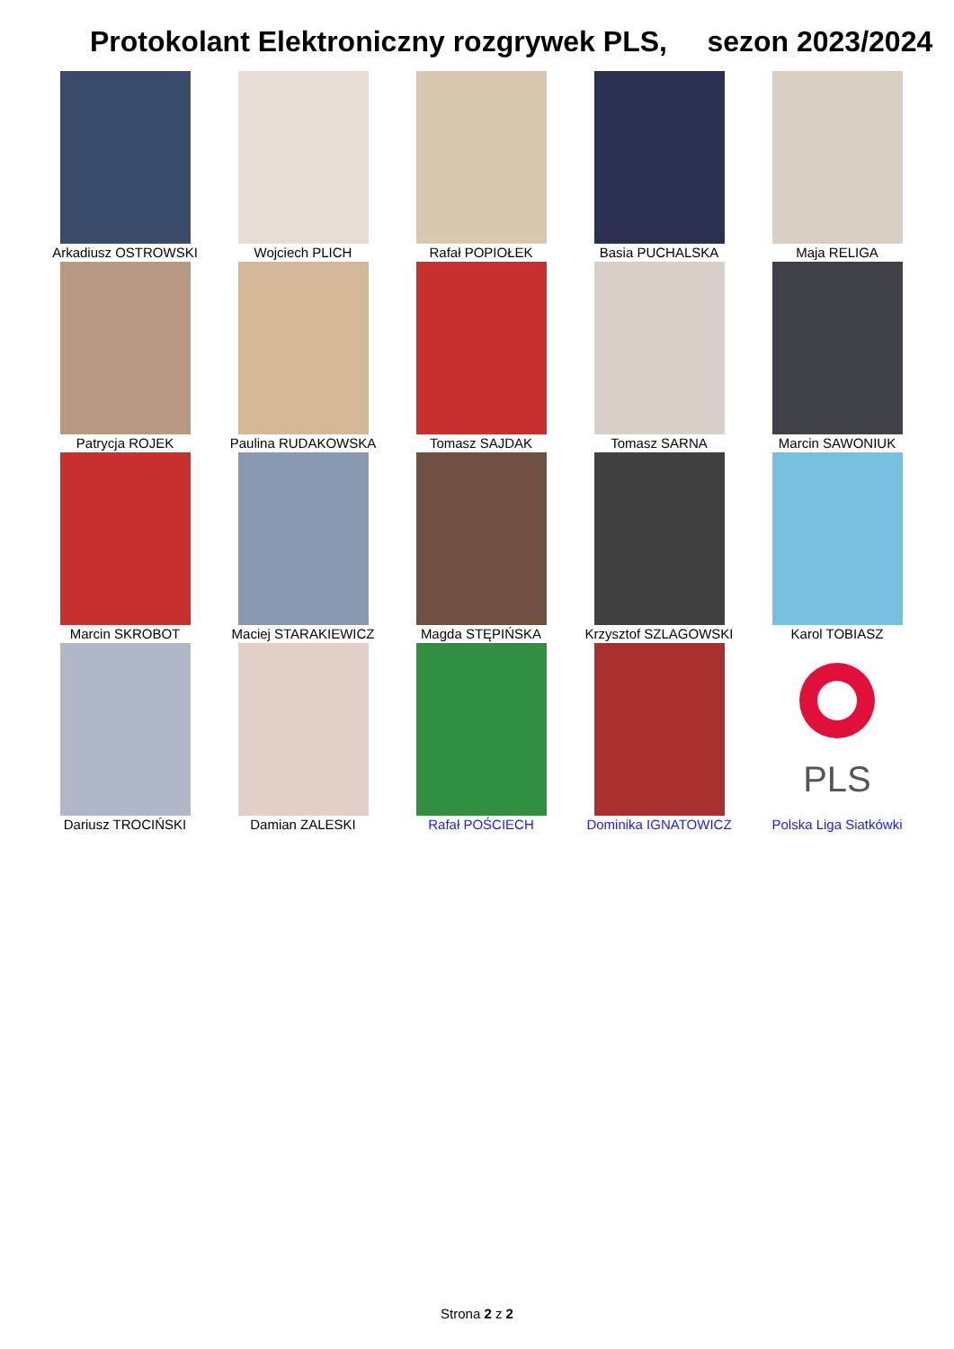Protokolant Elektroniczny rozgrywek PLS, sezon 2023/2024
| Arkadiusz OSTROWSKI | Wojciech PLICH | Rafał POPIOŁEK | Basia PUCHALSKA | Maja RELIGA |
| Patrycja ROJEK | Paulina RUDAKOWSKA | Tomasz SAJDAK | Tomasz SARNA | Marcin SAWONIUK |
| Marcin SKROBOT | Maciej STARAKIEWICZ | Magda STĘPIŃSKA | Krzysztof SZLAGOWSKI | Karol TOBIASZ |
| Dariusz TROCIŃSKI | Damian ZALESKI | Rafał POŚCIECH | Dominika IGNATOWICZ | PLS Polska Liga Siatkówki |
Strona 2 z 2